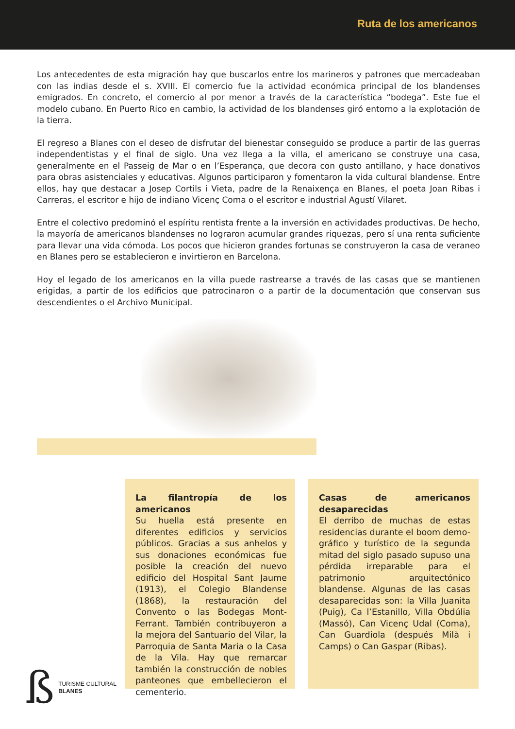Ruta de los americanos
Los antecedentes de esta migración hay que buscarlos entre los marineros y patrones que mercadeaban con las indias desde el s. XVIII. El comercio fue la actividad económica principal de los blandenses emigrados. En concreto, el comercio al por menor a través de la característica “bodega”. Este fue el modelo cubano. En Puerto Rico en cambio, la actividad de los blandenses giró entorno a la explotación de la tierra.
El regreso a Blanes con el deseo de disfrutar del bienestar conseguido se produce a partir de las guerras independentistas y el final de siglo. Una vez llega a la villa, el americano se construye una casa, generalmente en el Passeig de Mar o en l’Esperança, que decora con gusto antillano, y hace donativos para obras asistenciales y educativas. Algunos participaron y fomentaron la vida cultural blandense. Entre ellos, hay que destacar a Josep Cortils i Vieta, padre de la Renaixença en Blanes, el poeta Joan Ribas i Carreras, el escritor e hijo de indiano Vicenç Coma o el escritor e industrial Agustí Vilaret.
Entre el colectivo predominó el espíritu rentista frente a la inversión en actividades productivas. De hecho, la mayoría de americanos blandenses no lograron acumular grandes riquezas, pero sí una renta suficiente para llevar una vida cómoda. Los pocos que hicieron grandes fortunas se construyeron la casa de veraneo en Blanes pero se establecieron e invirtieron en Barcelona.
Hoy el legado de los americanos en la villa puede rastrearse a través de las casas que se mantienen erigidas, a partir de los edificios que patrocinaron o a partir de la documentación que conservan sus descendientes o el Archivo Municipal.
La filantropía de los americanos
Su huella está presente en diferentes edificios y servicios públicos. Gracias a sus anhelos y sus donaciones económicas fue posible la creación del nuevo edificio del Hospital Sant Jaume (1913), el Colegio Blandense (1868), la restauración del Convento o las Bodegas Mont-Ferrant. También contribuyeron a la mejora del Santuario del Vilar, la Parroquia de Santa Maria o la Casa de la Vila. Hay que remarcar también la construcción de nobles panteones que embellecieron el cementerio.
Casas de americanos desaparecidas
El derribo de muchas de estas residencias durante el boom demo-gráfico y turístico de la segunda mitad del siglo pasado supuso una pérdida irreparable para el patrimonio arquitectónico blandense. Algunas de las casas desaparecidas son: la Villa Juanita (Puig), Ca l’Estanillo, Villa Obdúlia (Massó), Can Vicenç Udal (Coma), Can Guardiola (después Milà i Camps) o Can Gaspar (Ribas).
ß
TURISME CULTURAL
BLANES